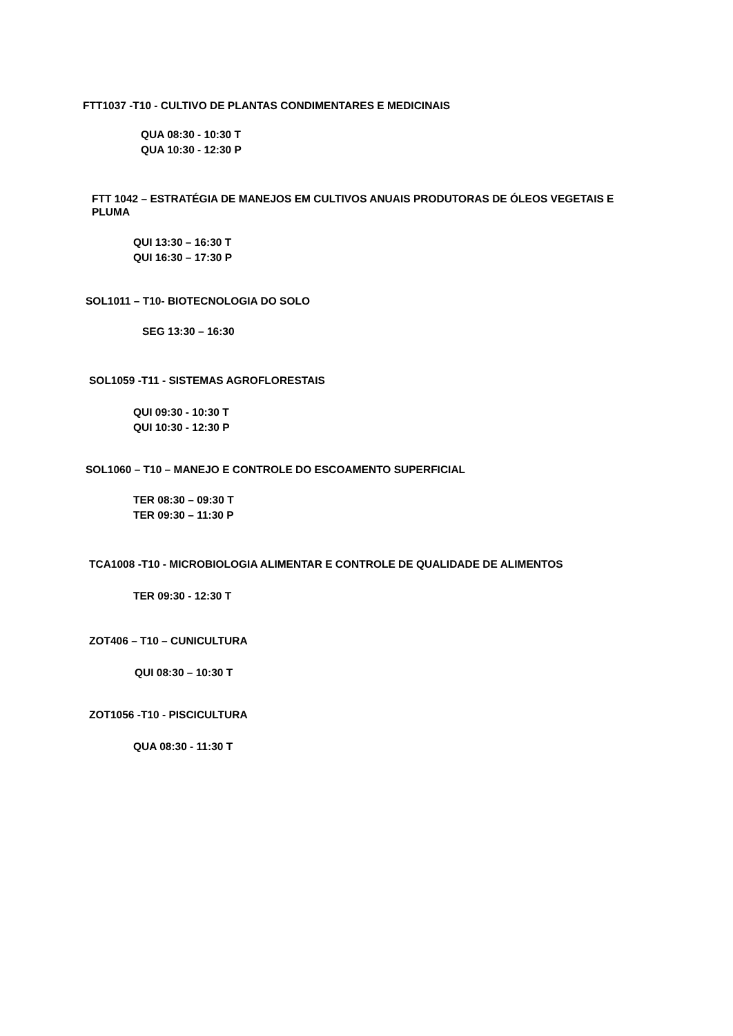FTT1037 -T10 - CULTIVO DE PLANTAS CONDIMENTARES E MEDICINAIS
QUA 08:30 - 10:30 T
QUA 10:30 - 12:30 P
FTT 1042 – ESTRATÉGIA DE MANEJOS EM CULTIVOS ANUAIS PRODUTORAS DE ÓLEOS VEGETAIS E PLUMA
QUI 13:30 – 16:30 T
QUI 16:30 – 17:30 P
SOL1011 – T10- BIOTECNOLOGIA DO SOLO
SEG 13:30 – 16:30
SOL1059 -T11 - SISTEMAS AGROFLORESTAIS
QUI 09:30 - 10:30 T
QUI 10:30 - 12:30 P
SOL1060 – T10 – MANEJO E CONTROLE DO ESCOAMENTO SUPERFICIAL
TER 08:30 – 09:30 T
TER 09:30 – 11:30 P
TCA1008 -T10 - MICROBIOLOGIA ALIMENTAR E CONTROLE DE QUALIDADE DE ALIMENTOS
TER 09:30 - 12:30 T
ZOT406 – T10 – CUNICULTURA
QUI 08:30 – 10:30 T
ZOT1056 -T10 - PISCICULTURA
QUA 08:30 - 11:30 T